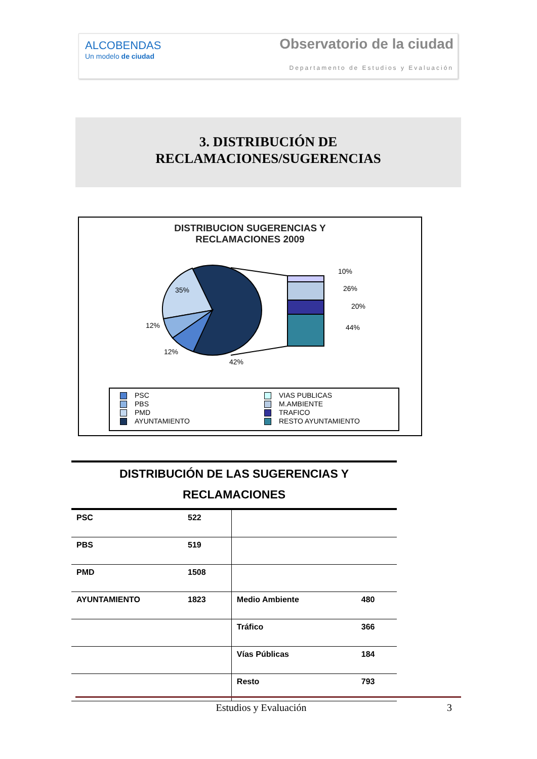ALCOBENDAS
Un modelo de ciudad
Observatorio de la ciudad
Departamento de Estudios y Evaluación
3. DISTRIBUCIÓN DE
RECLAMACIONES/SUGERENCIAS
DISTRIBUCION SUGERENCIAS Y
RECLAMACIONES 2009
10%
26%
20%
44%
35%
12%
12%
42%
PSC
PBS
PMD
AYUNTAMIENTO
VIAS PUBLICAS
M.AMBIENTE
TRAFICO
RESTO AYUNTAMIENTO
DISTRIBUCIÓN DE LAS SUGERENCIAS Y
RECLAMACIONES
| PSC | 522 | | |
| PBS | 519 | | |
| PMD | 1508 | | |
| AYUNTAMIENTO | 1823 | Medio Ambiente | 480 |
| | | Tráfico | 366 |
| | | Vías Públicas | 184 |
| | | Resto | 793 |
Estudios y Evaluación 3